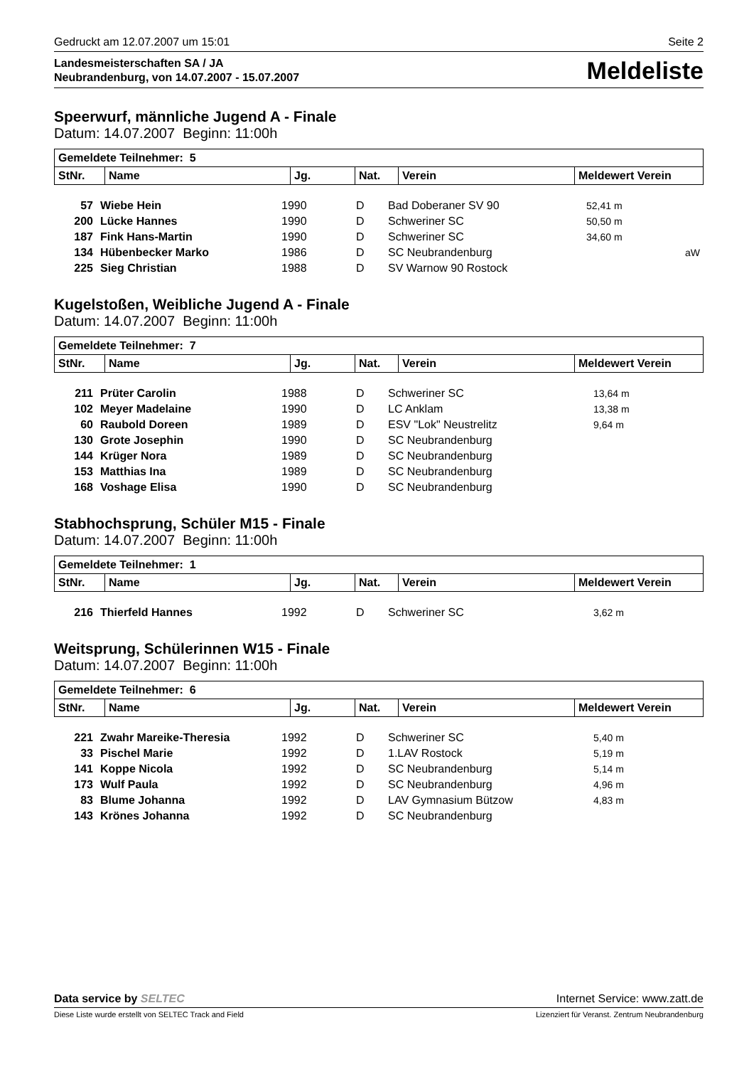Gedruckt am 12.07.2007 um 15:01 Seite 2
Landesmeisterschaften SA / JA
Neubrandenburg, von 14.07.2007 - 15.07.2007
Meldeliste
Speerwurf, männliche Jugend A - Finale
Datum: 14.07.2007 Beginn: 11:00h
| Gemeldete Teilnehmer: 5 | | | | | |
| --- | --- | --- | --- | --- | --- |
| StNr. | Name | Jg. | Nat. | Verein | Meldewert Verein |
| 57 | Wiebe Hein | 1990 | D | Bad Doberaner SV 90 | 52,41 m | |
| 200 | Lücke Hannes | 1990 | D | Schweriner SC | 50,50 m | |
| 187 | Fink Hans-Martin | 1990 | D | Schweriner SC | 34,60 m | |
| 134 | Hübenbecker Marko | 1986 | D | SC Neubrandenburg | | aW |
| 225 | Sieg Christian | 1988 | D | SV Warnow 90 Rostock | | |
Kugelstoßen, Weibliche Jugend A - Finale
Datum: 14.07.2007 Beginn: 11:00h
| Gemeldete Teilnehmer: 7 | | | | | |
| --- | --- | --- | --- | --- | --- |
| StNr. | Name | Jg. | Nat. | Verein | Meldewert Verein |
| 211 | Prüter Carolin | 1988 | D | Schweriner SC | 13,64 m |
| 102 | Meyer Madelaine | 1990 | D | LC Anklam | 13,38 m |
| 60 | Raubold Doreen | 1989 | D | ESV "Lok" Neustrelitz | 9,64 m |
| 130 | Grote Josephin | 1990 | D | SC Neubrandenburg | |
| 144 | Krüger Nora | 1989 | D | SC Neubrandenburg | |
| 153 | Matthias Ina | 1989 | D | SC Neubrandenburg | |
| 168 | Voshage Elisa | 1990 | D | SC Neubrandenburg | |
Stabhochsprung, Schüler M15 - Finale
Datum: 14.07.2007 Beginn: 11:00h
| Gemeldete Teilnehmer: 1 | | | | | |
| --- | --- | --- | --- | --- | --- |
| StNr. | Name | Jg. | Nat. | Verein | Meldewert Verein |
| 216 | Thierfeld Hannes | 1992 | D | Schweriner SC | 3,62 m |
Weitsprung, Schülerinnen W15 - Finale
Datum: 14.07.2007 Beginn: 11:00h
| Gemeldete Teilnehmer: 6 | | | | | |
| --- | --- | --- | --- | --- | --- |
| StNr. | Name | Jg. | Nat. | Verein | Meldewert Verein |
| 221 | Zwahr Mareike-Theresia | 1992 | D | Schweriner SC | 5,40 m |
| 33 | Pischel Marie | 1992 | D | 1.LAV Rostock | 5,19 m |
| 141 | Koppe Nicola | 1992 | D | SC Neubrandenburg | 5,14 m |
| 173 | Wulf Paula | 1992 | D | SC Neubrandenburg | 4,96 m |
| 83 | Blume Johanna | 1992 | D | LAV Gymnasium Bützow | 4,83 m |
| 143 | Krönes Johanna | 1992 | D | SC Neubrandenburg | |
Data service by SELTEC Internet Service: www.zatt.de
Diese Liste wurde erstellt von SELTEC Track and Field Lizenziert für Veranst. Zentrum Neubrandenburg